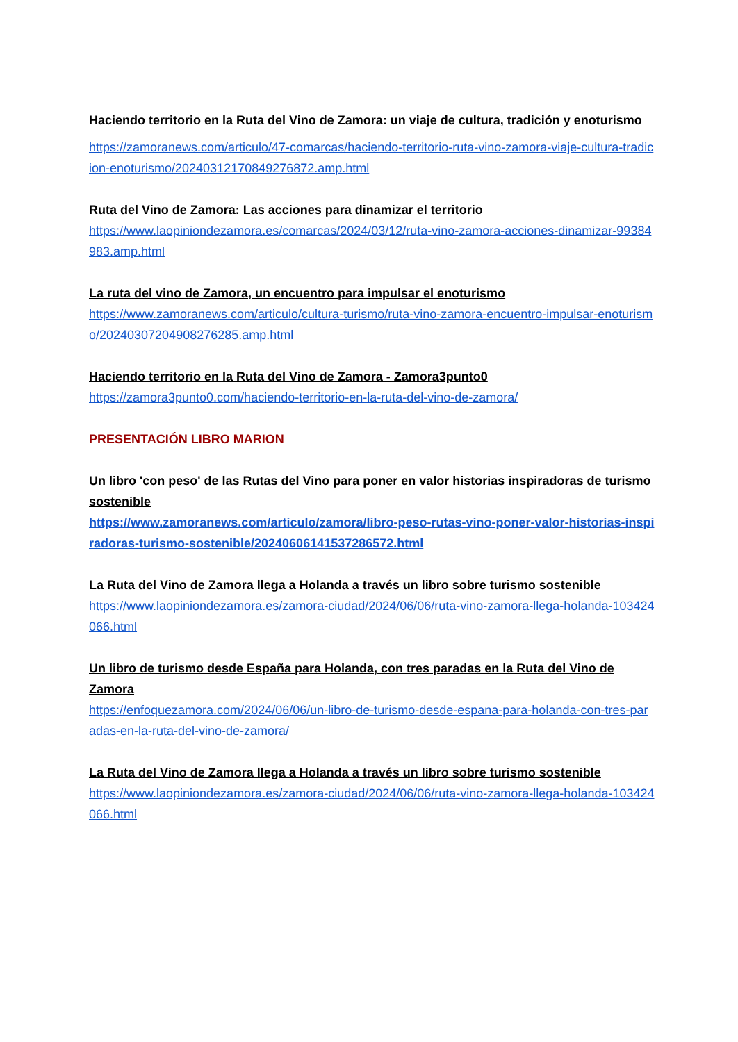Haciendo territorio en la Ruta del Vino de Zamora: un viaje de cultura, tradición y enoturismo
https://zamoranews.com/articulo/47-comarcas/haciendo-territorio-ruta-vino-zamora-viaje-cultura-tradicion-enoturismo/20240312170849276872.amp.html
Ruta del Vino de Zamora: Las acciones para dinamizar el territorio
https://www.laopiniondezamora.es/comarcas/2024/03/12/ruta-vino-zamora-acciones-dinamizar-99384983.amp.html
La ruta del vino de Zamora, un encuentro para impulsar el enoturismo
https://www.zamoranews.com/articulo/cultura-turismo/ruta-vino-zamora-encuentro-impulsar-enoturismo/20240307204908276285.amp.html
Haciendo territorio en la Ruta del Vino de Zamora - Zamora3punto0
https://zamora3punto0.com/haciendo-territorio-en-la-ruta-del-vino-de-zamora/
PRESENTACIÓN LIBRO MARION
Un libro 'con peso' de las Rutas del Vino para poner en valor historias inspiradoras de turismo sostenible
https://www.zamoranews.com/articulo/zamora/libro-peso-rutas-vino-poner-valor-historias-inspiradoras-turismo-sostenible/20240606141537286572.html
La Ruta del Vino de Zamora llega a Holanda a través un libro sobre turismo sostenible
https://www.laopiniondezamora.es/zamora-ciudad/2024/06/06/ruta-vino-zamora-llega-holanda-103424066.html
Un libro de turismo desde España para Holanda, con tres paradas en la Ruta del Vino de Zamora
https://enfoquezamora.com/2024/06/06/un-libro-de-turismo-desde-espana-para-holanda-con-tres-paradas-en-la-ruta-del-vino-de-zamora/
La Ruta del Vino de Zamora llega a Holanda a través un libro sobre turismo sostenible
https://www.laopiniondezamora.es/zamora-ciudad/2024/06/06/ruta-vino-zamora-llega-holanda-103424066.html